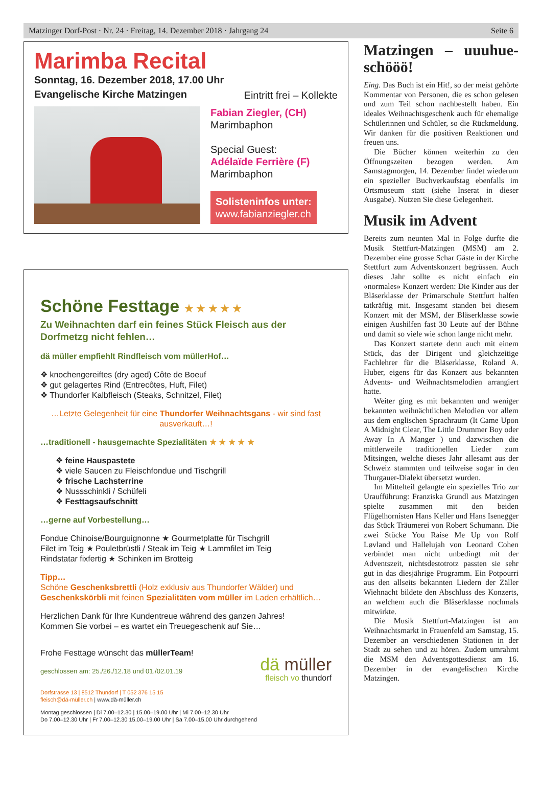Matzinger Dorf-Post · Nr. 24 · Freitag, 14. Dezember 2018 · Jahrgang 24 Seite 6
Marimba Recital
Sonntag, 16. Dezember 2018, 17.00 Uhr
Evangelische Kirche Matzingen
Eintritt frei – Kollekte
Fabian Ziegler, (CH)
Marimbaphon
Special Guest:
Adélaïde Ferrière (F)
Marimbaphon
Solisteninfos unter:
www.fabianziegler.ch
Schöne Festtage ★ ★ ★ ★ ★
Zu Weihnachten darf ein feines Stück Fleisch aus der Dorfmetzg nicht fehlen…
dä müller empfiehlt Rindfleisch vom müllerHof…
❖ knochengereiftes (dry aged) Côte de Boeuf
❖ gut gelagertes Rind (Entrecôtes, Huft, Filet)
❖ Thundorfer Kalbfleisch (Steaks, Schnitzel, Filet)
…Letzte Gelegenheit für eine Thundorfer Weihnachtsgans - wir sind fast ausverkauft…!
…traditionell - hausgemachte Spezialitäten ★ ★ ★ ★ ★
❖ feine Hauspastete
❖ viele Saucen zu Fleischfondue und Tischgrill
❖ frische Lachsterrine
❖ Nussschinkli / Schüfeli
❖ Festtagsaufschnitt
…gerne auf Vorbestellung…
Fondue Chinoise/Bourguignonne ★ Gourmetplatte für Tischgrill
Filet im Teig ★ Pouletbrüstli / Steak im Teig ★ Lammfilet im Teig
Rindstatar fixfertig ★ Schinken im Brotteig
Tipp…
Schöne Geschenksbrettli (Holz exklusiv aus Thundorfer Wälder) und Geschenkskörbli mit feinen Spezialitäten vom müller im Laden erhältlich…
Herzlichen Dank für Ihre Kundentreue während des ganzen Jahres!
Kommen Sie vorbei – es wartet ein Treuegeschenk auf Sie…
Frohe Festtage wünscht das müllerTeam!
geschlossen am: 25./26./12.18 und 01./02.01.19
dä müller
fleisch vo thundorf
Dorfstrasse 13 | 8512 Thundorf | T 052 376 15 15
fleisch@dä-müller.ch | www.dä-müller.ch
Montag geschlossen | Di 7.00–12.30 | 15.00–19.00 Uhr | Mi 7.00–12.30 Uhr
Do 7.00–12.30 Uhr | Fr 7.00–12.30 15.00–19.00 Uhr | Sa 7.00–15.00 Uhr durchgehend
Matzingen – uuuhue-schööö!
Eing. Das Buch ist ein Hit!, so der meist gehörte Kommentar von Personen, die es schon gelesen und zum Teil schon nachbestellt haben. Ein ideales Weihnachtsgeschenk auch für ehemalige Schülerinnen und Schüler, so die Rückmeldung. Wir danken für die positiven Reaktionen und freuen uns.
Die Bücher können weiterhin zu den Öffnungszeiten bezogen werden. Am Samstagmorgen, 14. Dezember findet wiederum ein spezieller Buchverkaufstag ebenfalls im Ortsmuseum statt (siehe Inserat in dieser Ausgabe). Nutzen Sie diese Gelegenheit.
Musik im Advent
Bereits zum neunten Mal in Folge durfte die Musik Stettfurt-Matzingen (MSM) am 2. Dezember eine grosse Schar Gäste in der Kirche Stettfurt zum Adventskonzert begrüssen. Auch dieses Jahr sollte es nicht einfach ein «normales» Konzert werden: Die Kinder aus der Bläserklasse der Primarschule Stettfurt halfen tatkräftig mit. Insgesamt standen bei diesem Konzert mit der MSM, der Bläserklasse sowie einigen Aushilfen fast 30 Leute auf der Bühne und damit so viele wie schon lange nicht mehr.
Das Konzert startete denn auch mit einem Stück, das der Dirigent und gleichzeitige Fachlehrer für die Bläserklasse, Roland A. Huber, eigens für das Konzert aus bekannten Advents- und Weihnachtsmelodien arrangiert hatte.
Weiter ging es mit bekannten und weniger bekannten weihnächtlichen Melodien vor allem aus dem englischen Sprachraum (It Came Upon A Midnight Clear, The Little Drummer Boy oder Away In A Manger ) und dazwischen die mittlerweile traditionellen Lieder zum Mitsingen, welche dieses Jahr allesamt aus der Schweiz stammten und teilweise sogar in den Thurgauer-Dialekt übersetzt wurden.
Im Mittelteil gelangte ein spezielles Trio zur Uraufführung: Franziska Grundl aus Matzingen spielte zusammen mit den beiden Flügelhornisten Hans Keller und Hans Isenegger das Stück Träumerei von Robert Schumann. Die zwei Stücke You Raise Me Up von Rolf Løvland und Hallelujah von Leonard Cohen verbindet man nicht unbedingt mit der Adventszeit, nichtsdestotrotz passten sie sehr gut in das diesjährige Programm. Ein Potpourri aus den allseits bekannten Liedern der Zäller Wiehnacht bildete den Abschluss des Konzerts, an welchem auch die Bläserklasse nochmals mitwirkte.
Die Musik Stettfurt-Matzingen ist am Weihnachtsmarkt in Frauenfeld am Samstag, 15. Dezember an verschiedenen Stationen in der Stadt zu sehen und zu hören. Zudem umrahmt die MSM den Adventsgottesdienst am 16. Dezember in der evangelischen Kirche Matzingen.